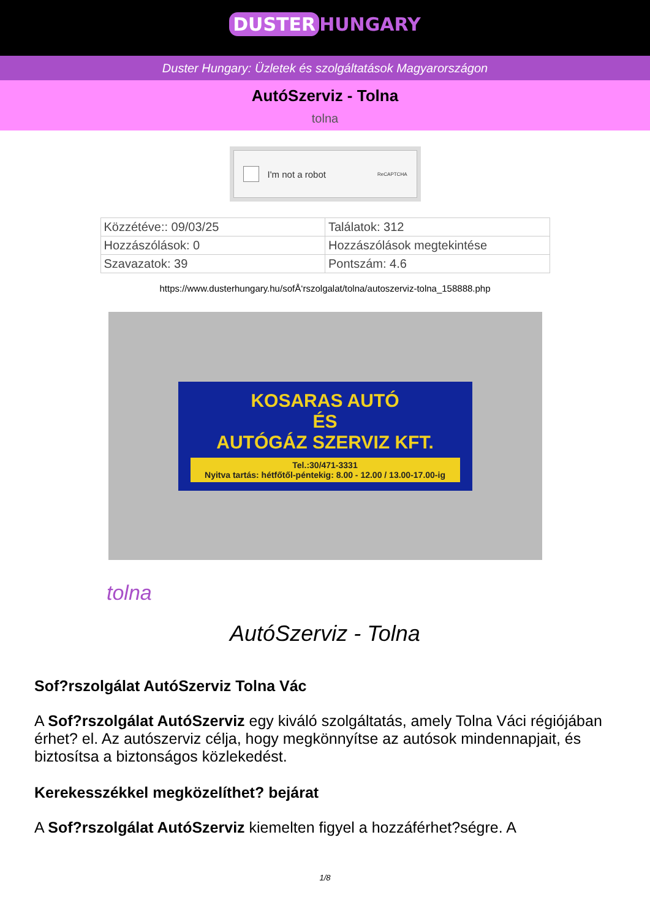DUSTER HUNGARY
Duster Hungary: Üzletek és szolgáltatások Magyarországon
AutóSzerviz - Tolna
tolna
I'm not a robot ReCAPTCHA
| Közzétéve:: 09/03/25 | Találatok: 312 |
| Hozzászólások: 0 | Hozzászólások megtekintése |
| Szavazatok: 39 | Pontszám: 4.6 |
https://www.dusterhungary.hu/sofÅ‘rszolgalat/tolna/autoszerviz-tolna_158888.php
KOSARAS AUTÓ
ÉS
AUTÓGÁZ SZERVIZ KFT.
Tel.:30/471-3331
Nyitva tartás: hétfőtől-péntekig: 8.00 - 12.00 / 13.00-17.00-ig
tolna
AutóSzerviz - Tolna
Sof?rszolgálat AutóSzerviz Tolna Vác
A Sof?rszolgálat AutóSzerviz egy kiváló szolgáltatás, amely Tolna Váci régiójában érhet? el. Az autószerviz célja, hogy megkönnyítse az autósok mindennapjait, és biztosítsa a biztonságos közlekedést.
Kerekesszékkel megközelíthet? bejárat
A Sof?rszolgálat AutóSzerviz kiemelten figyel a hozzáférhet?ségre. A
1/8